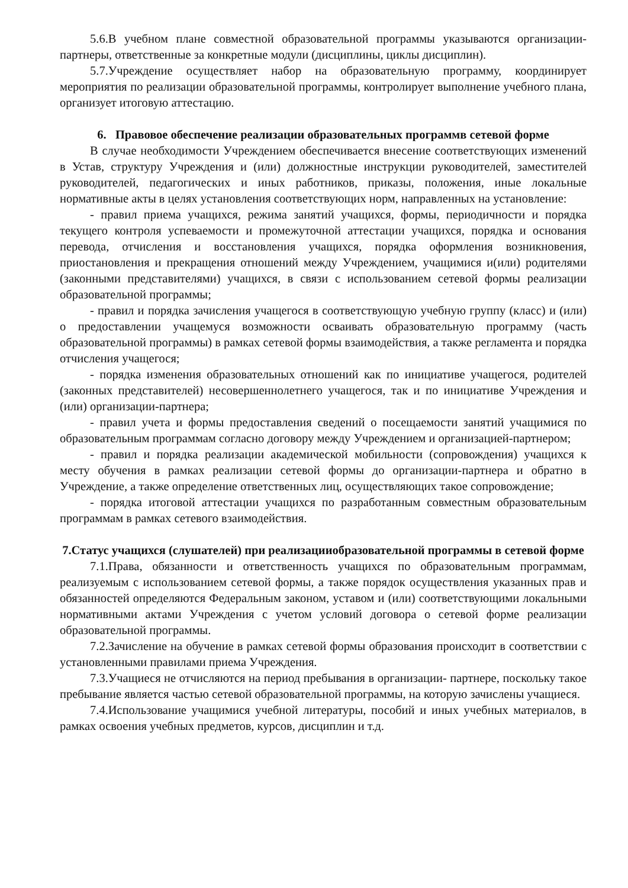5.6.В учебном плане совместной образовательной программы указываются организации-партнеры, ответственные за конкретные модули (дисциплины, циклы дисциплин).
5.7.Учреждение осуществляет набор на образовательную программу, координирует мероприятия по реализации образовательной программы, контролирует выполнение учебного плана, организует итоговую аттестацию.
6. Правовое обеспечение реализации образовательных программв сетевой форме
В случае необходимости Учреждением обеспечивается внесение соответствующих изменений в Устав, структуру Учреждения и (или) должностные инструкции руководителей, заместителей руководителей, педагогических и иных работников, приказы, положения, иные локальные нормативные акты в целях установления соответствующих норм, направленных на установление:
- правил приема учащихся, режима занятий учащихся, формы, периодичности и порядка текущего контроля успеваемости и промежуточной аттестации учащихся, порядка и основания перевода, отчисления и восстановления учащихся, порядка оформления возникновения, приостановления и прекращения отношений между Учреждением, учащимися и(или) родителями (законными представителями) учащихся, в связи с использованием сетевой формы реализации образовательной программы;
- правил и порядка зачисления учащегося в соответствующую учебную группу (класс) и (или) о предоставлении учащемуся возможности осваивать образовательную программу (часть образовательной программы) в рамках сетевой формы взаимодействия, а также регламента и порядка отчисления учащегося;
- порядка изменения образовательных отношений как по инициативе учащегося, родителей (законных представителей) несовершеннолетнего учащегося, так и по инициативе Учреждения и (или) организации-партнера;
- правил учета и формы предоставления сведений о посещаемости занятий учащимися по образовательным программам согласно договору между Учреждением и организацией-партнером;
- правил и порядка реализации академической мобильности (сопровождения) учащихся к месту обучения в рамках реализации сетевой формы до организации-партнера и обратно в Учреждение, а также определение ответственных лиц, осуществляющих такое сопровождение;
- порядка итоговой аттестации учащихся по разработанным совместным образовательным программам в рамках сетевого взаимодействия.
7.Статус учащихся (слушателей) при реализацииобразовательной программы в сетевой форме
7.1.Права, обязанности и ответственность учащихся по образовательным программам, реализуемым с использованием сетевой формы, а также порядок осуществления указанных прав и обязанностей определяются Федеральным законом, уставом и (или) соответствующими локальными нормативными актами Учреждения с учетом условий договора о сетевой форме реализации образовательной программы.
7.2.Зачисление на обучение в рамках сетевой формы образования происходит в соответствии с установленными правилами приема Учреждения.
7.3.Учащиеся не отчисляются на период пребывания в организации- партнере, поскольку такое пребывание является частью сетевой образовательной программы, на которую зачислены учащиеся.
7.4.Использование учащимися учебной литературы, пособий и иных учебных материалов, в рамках освоения учебных предметов, курсов, дисциплин и т.д.